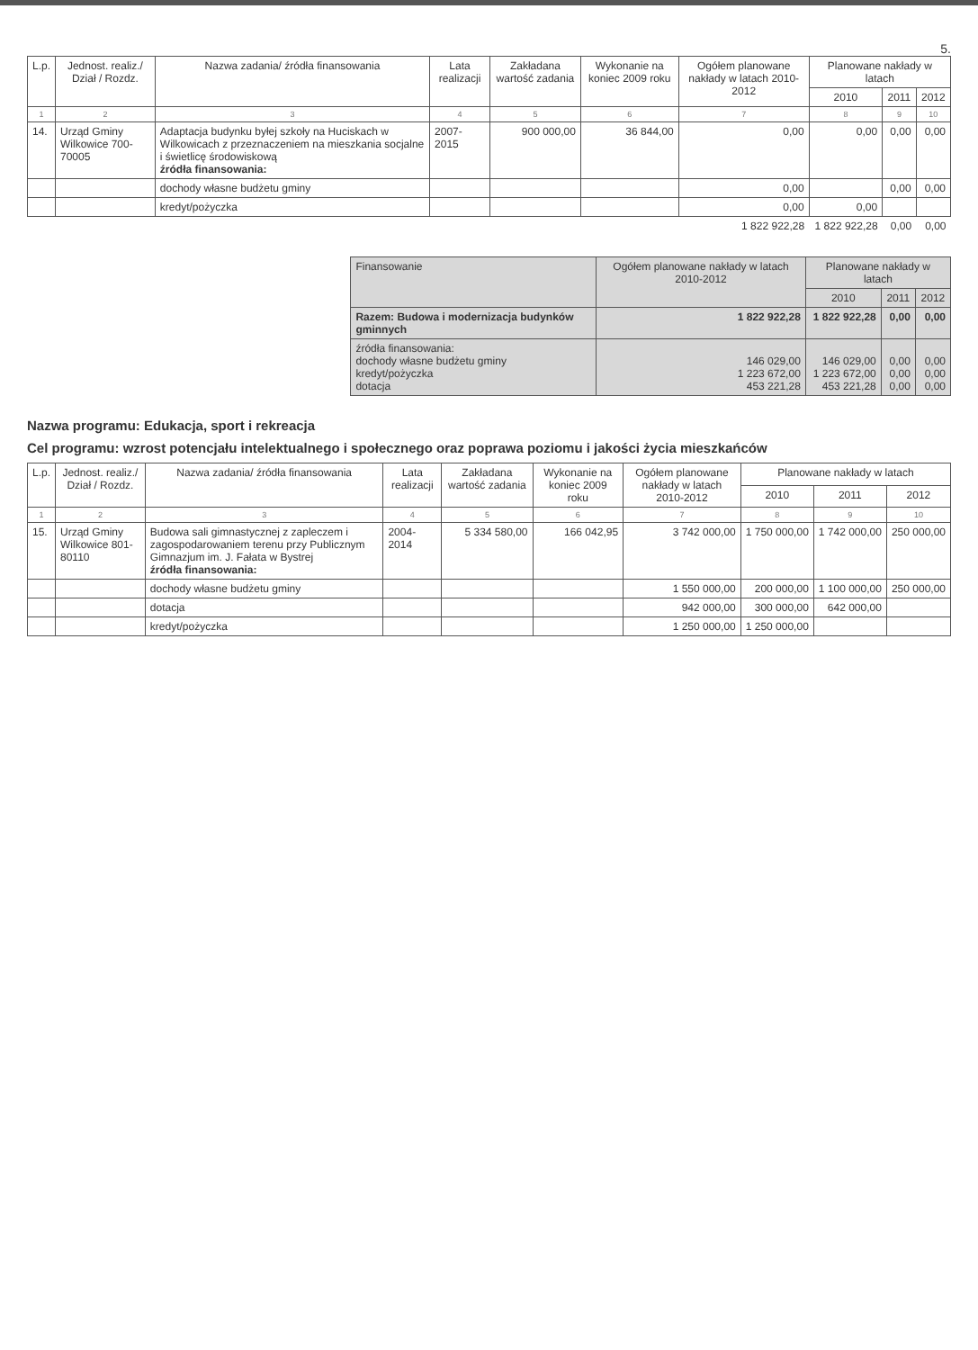5.
| L.p. | Jednost. realiz./ Dział / Rozdz. | Nazwa zadania/ źródła finansowania | Lata realizacji | Zakładana wartość zadania | Wykonanie na koniec 2009 roku | Ogółem planowane nakłady w latach 2010-2012 | Planowane nakłady w latach | | |
| --- | --- | --- | --- | --- | --- | --- | --- | --- | --- |
| | | | | | | | 2010 | 2011 | 2012 |
| 1 | 2 | 3 | 4 | 5 | 6 | 7 | 8 | 9 | 10 |
| 14. | Urząd Gminy Wilkowice 700-70005 | Adaptacja budynku byłej szkoły na Huciskach w Wilkowicach z przeznaczeniem na mieszkania socjalne i świetlicę środowiskową źródła finansowania: | 2007-2015 | 900 000,00 | 36 844,00 | 0,00 | 0,00 | 0,00 | 0,00 |
| | | dochody własne budżetu gminy | | | | 0,00 | | 0,00 | 0,00 |
| | | kredyt/pożyczka | | | | 0,00 | 0,00 | | |
| | | | | | | 1 822 922,28 | 1 822 922,28 | 0,00 | 0,00 |
| Finansowanie | Ogółem planowane nakłady w latach 2010-2012 | Planowane nakłady w latach | | |
| --- | --- | --- | --- | --- |
| | | 2010 | 2011 | 2012 |
| Razem: Budowa i modernizacja budynków gminnych | 1 822 922,28 | 1 822 922,28 | 0,00 | 0,00 |
| źródła finansowania: dochody własne budżetu gminy kredyt/pożyczka dotacja | 146 029,00 1 223 672,00 453 221,28 | 146 029,00 1 223 672,00 453 221,28 | 0,00 0,00 0,00 | 0,00 0,00 0,00 |
Nazwa programu: Edukacja, sport i rekreacja
Cel programu: wzrost potencjału intelektualnego i społecznego oraz poprawa poziomu i jakości życia mieszkańców
| L.p. | Jednost. realiz./ Dział / Rozdz. | Nazwa zadania/ źródła finansowania | Lata realizacji | Zakładana wartość zadania | Wykonanie na koniec 2009 roku | Ogółem planowane nakłady w latach 2010-2012 | Planowane nakłady w latach | | |
| --- | --- | --- | --- | --- | --- | --- | --- | --- | --- |
| | | | | | | | 2010 | 2011 | 2012 |
| 1 | 2 | 3 | 4 | 5 | 6 | 7 | 8 | 9 | 10 |
| 15. | Urząd Gminy Wilkowice 801-80110 | Budowa sali gimnastycznej z zapleczem i zagospodarowaniem terenu przy Publicznym Gimnazjum im. J. Fałata w Bystrej źródła finansowania: | 2004-2014 | 5 334 580,00 | 166 042,95 | 3 742 000,00 | 1 750 000,00 | 1 742 000,00 | 250 000,00 |
| | | dochody własne budżetu gminy | | | | 1 550 000,00 | 200 000,00 | 1 100 000,00 | 250 000,00 |
| | | dotacja | | | | 942 000,00 | 300 000,00 | 642 000,00 | |
| | | kredyt/pożyczka | | | | 1 250 000,00 | 1 250 000,00 | | |